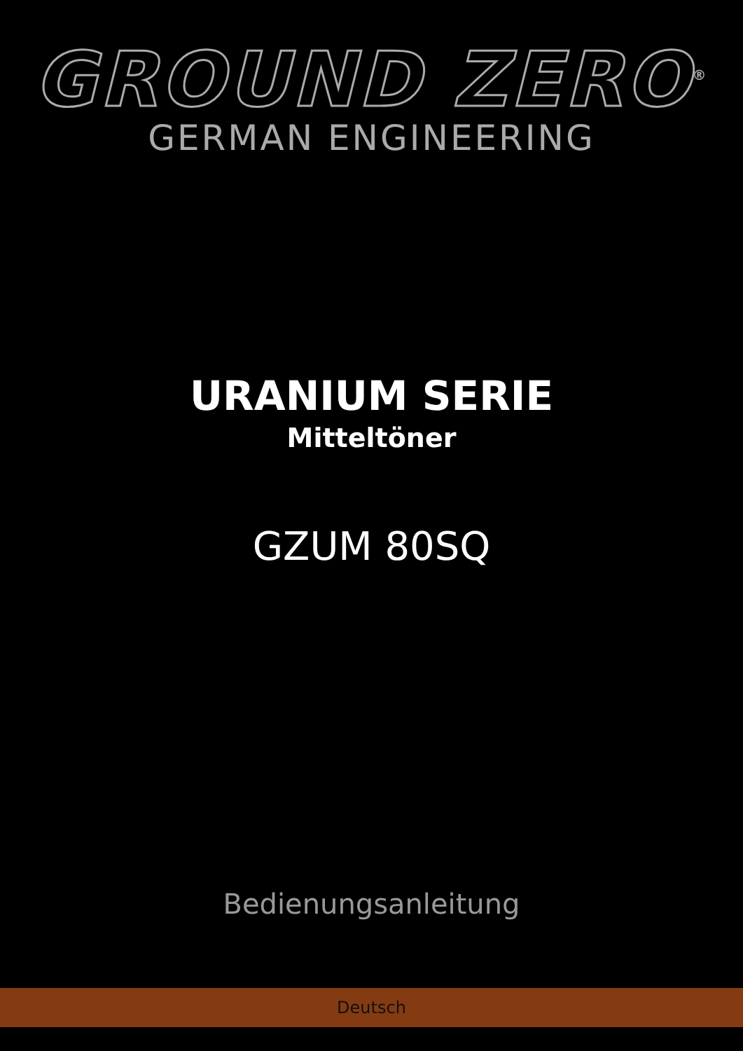GROUND ZERO<sup>®</sup>
GERMAN ENGINEERING
URANIUM SERIE
Mitteltöner
GZUM 80SQ
Bedienungsanleitung
Deutsch